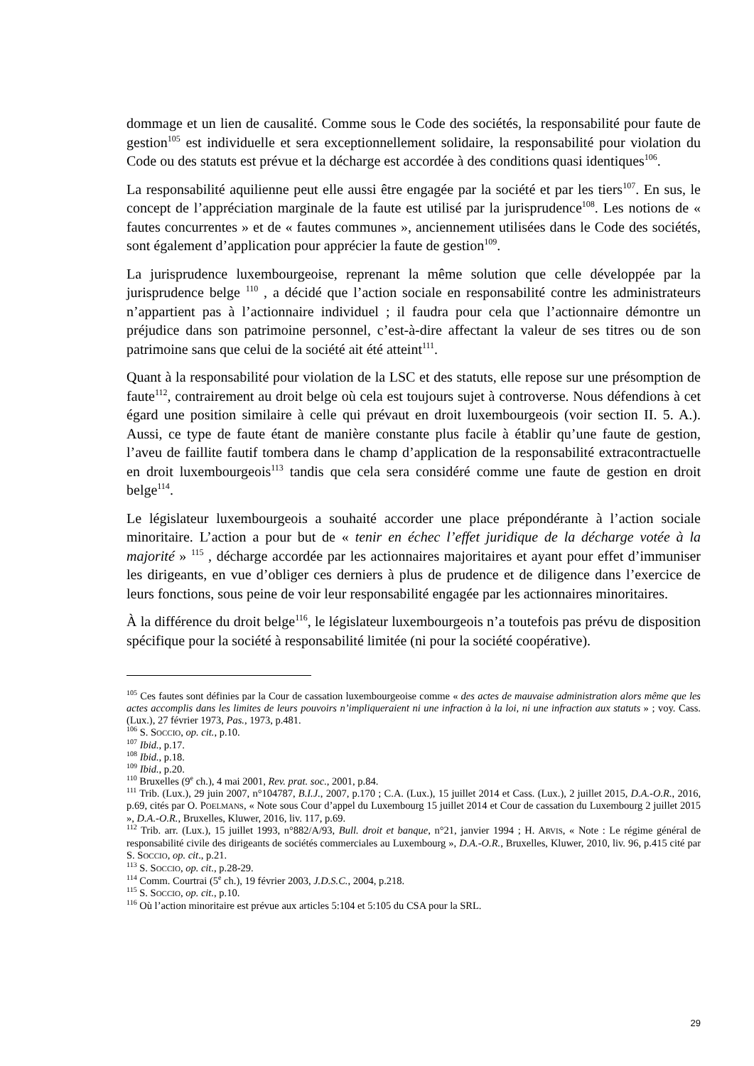dommage et un lien de causalité. Comme sous le Code des sociétés, la responsabilité pour faute de gestion<sup>105</sup> est individuelle et sera exceptionnellement solidaire, la responsabilité pour violation du Code ou des statuts est prévue et la décharge est accordée à des conditions quasi identiques<sup>106</sup>.
La responsabilité aquilienne peut elle aussi être engagée par la société et par les tiers<sup>107</sup>. En sus, le concept de l’appréciation marginale de la faute est utilisé par la jurisprudence<sup>108</sup>. Les notions de « fautes concurrentes » et de « fautes communes », anciennement utilisées dans le Code des sociétés, sont également d’application pour apprécier la faute de gestion<sup>109</sup>.
La jurisprudence luxembourgeoise, reprenant la même solution que celle développée par la jurisprudence belge <sup>110</sup> , a décidé que l’action sociale en responsabilité contre les administrateurs n’appartient pas à l’actionnaire individuel ; il faudra pour cela que l’actionnaire démontre un préjudice dans son patrimoine personnel, c’est-à-dire affectant la valeur de ses titres ou de son patrimoine sans que celui de la société ait été atteint<sup>111</sup>.
Quant à la responsabilité pour violation de la LSC et des statuts, elle repose sur une présomption de faute<sup>112</sup>, contrairement au droit belge où cela est toujours sujet à controverse. Nous défendions à cet égard une position similaire à celle qui prévaut en droit luxembourgeois (voir section II. 5. A.). Aussi, ce type de faute étant de manière constante plus facile à établir qu’une faute de gestion, l’aveu de faillite fautif tombera dans le champ d’application de la responsabilité extracontractuelle en droit luxembourgeois<sup>113</sup> tandis que cela sera considéré comme une faute de gestion en droit belge<sup>114</sup>.
Le législateur luxembourgeois a souhaité accorder une place prépondérante à l’action sociale minoritaire. L’action a pour but de « tenir en échec l’effet juridique de la décharge votée à la majorité » <sup>115</sup> , décharge accordée par les actionnaires majoritaires et ayant pour effet d’immuniser les dirigeants, en vue d’obliger ces derniers à plus de prudence et de diligence dans l’exercice de leurs fonctions, sous peine de voir leur responsabilité engagée par les actionnaires minoritaires.
À la différence du droit belge<sup>116</sup>, le législateur luxembourgeois n’a toutefois pas prévu de disposition spécifique pour la société à responsabilité limitée (ni pour la société coopérative).
<sup>105</sup> Ces fautes sont définies par la Cour de cassation luxembourgeoise comme « des actes de mauvaise administration alors même que les actes accomplis dans les limites de leurs pouvoirs n’impliqueraient ni une infraction à la loi, ni une infraction aux statuts » ; voy. Cass. (Lux.), 27 février 1973, Pas., 1973, p.481.
<sup>106</sup> S. SOCCIO, op. cit., p.10.
<sup>107</sup> Ibid., p.17.
<sup>108</sup> Ibid., p.18.
<sup>109</sup> Ibid., p.20.
<sup>110</sup> Bruxelles (9<sup>e</sup> ch.), 4 mai 2001, Rev. prat. soc., 2001, p.84.
<sup>111</sup> Trib. (Lux.), 29 juin 2007, n°104787, B.I.J., 2007, p.170 ; C.A. (Lux.), 15 juillet 2014 et Cass. (Lux.), 2 juillet 2015, D.A.-O.R., 2016, p.69, cités par O. POELMANS, « Note sous Cour d’appel du Luxembourg 15 juillet 2014 et Cour de cassation du Luxembourg 2 juillet 2015 », D.A.-O.R., Bruxelles, Kluwer, 2016, liv. 117, p.69.
<sup>112</sup> Trib. arr. (Lux.), 15 juillet 1993, n°882/A/93, Bull. droit et banque, n°21, janvier 1994 ; H. ARVIS, « Note : Le régime général de responsabilité civile des dirigeants de sociétés commerciales au Luxembourg », D.A.-O.R., Bruxelles, Kluwer, 2010, liv. 96, p.415 cité par S. SOCCIO, op. cit., p.21.
<sup>113</sup> S. SOCCIO, op. cit., p.28-29.
<sup>114</sup> Comm. Courtrai (5<sup>e</sup> ch.), 19 février 2003, J.D.S.C., 2004, p.218.
<sup>115</sup> S. SOCCIO, op. cit., p.10.
<sup>116</sup> Où l’action minoritaire est prévue aux articles 5:104 et 5:105 du CSA pour la SRL.
29